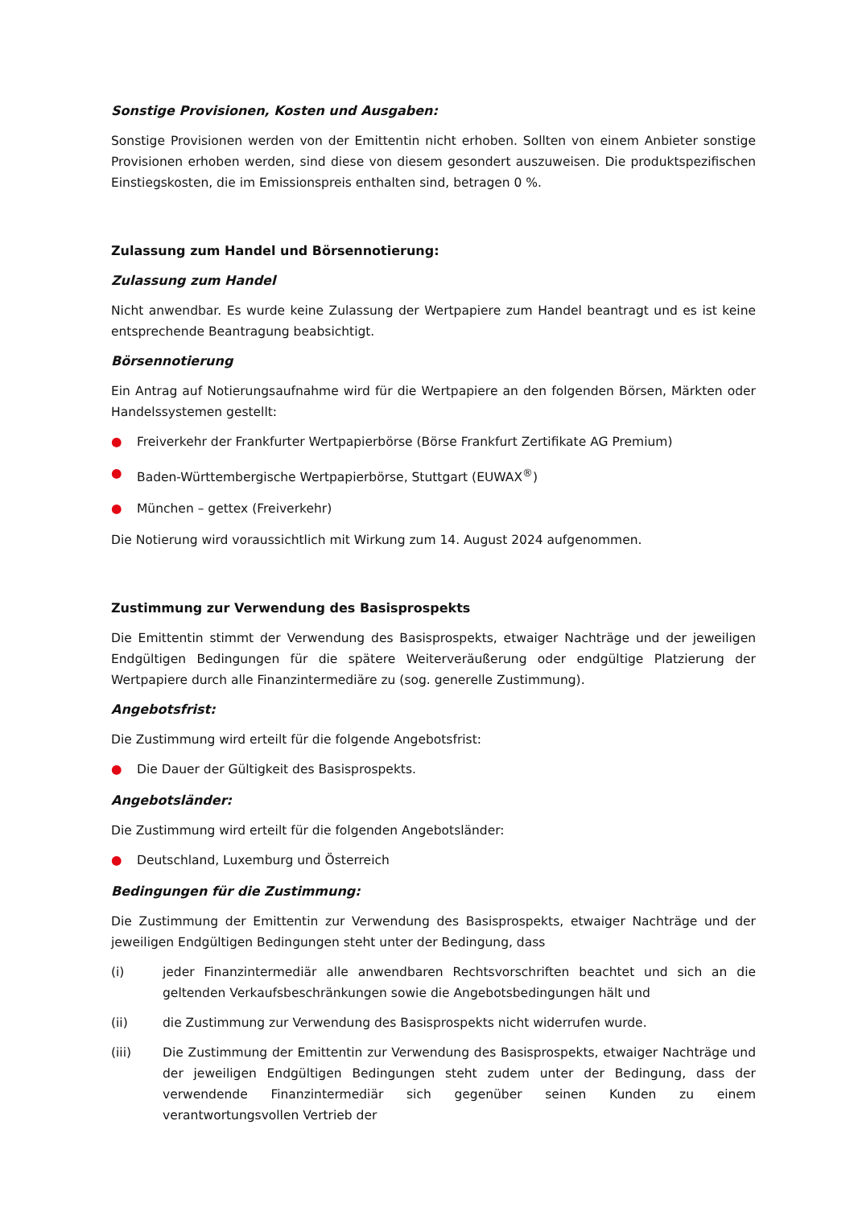Sonstige Provisionen, Kosten und Ausgaben:
Sonstige Provisionen werden von der Emittentin nicht erhoben. Sollten von einem Anbieter sonstige Provisionen erhoben werden, sind diese von diesem gesondert auszuweisen. Die produktspezifischen Einstiegskosten, die im Emissionspreis enthalten sind, betragen 0 %.
Zulassung zum Handel und Börsennotierung:
Zulassung zum Handel
Nicht anwendbar. Es wurde keine Zulassung der Wertpapiere zum Handel beantragt und es ist keine entsprechende Beantragung beabsichtigt.
Börsennotierung
Ein Antrag auf Notierungsaufnahme wird für die Wertpapiere an den folgenden Börsen, Märkten oder Handelssystemen gestellt:
● Freiverkehr der Frankfurter Wertpapierbörse (Börse Frankfurt Zertifikate AG Premium)
● Baden-Württembergische Wertpapierbörse, Stuttgart (EUWAX<sup>®</sup>)
● München – gettex (Freiverkehr)
Die Notierung wird voraussichtlich mit Wirkung zum 14. August 2024 aufgenommen.
Zustimmung zur Verwendung des Basisprospekts
Die Emittentin stimmt der Verwendung des Basisprospekts, etwaiger Nachträge und der jeweiligen Endgültigen Bedingungen für die spätere Weiterveräußerung oder endgültige Platzierung der Wertpapiere durch alle Finanzintermediäre zu (sog. generelle Zustimmung).
Angebotsfrist:
Die Zustimmung wird erteilt für die folgende Angebotsfrist:
● Die Dauer der Gültigkeit des Basisprospekts.
Angebotsländer:
Die Zustimmung wird erteilt für die folgenden Angebotsländer:
● Deutschland, Luxemburg und Österreich
Bedingungen für die Zustimmung:
Die Zustimmung der Emittentin zur Verwendung des Basisprospekts, etwaiger Nachträge und der jeweiligen Endgültigen Bedingungen steht unter der Bedingung, dass
(i) jeder Finanzintermediär alle anwendbaren Rechtsvorschriften beachtet und sich an die geltenden Verkaufsbeschränkungen sowie die Angebotsbedingungen hält und
(ii) die Zustimmung zur Verwendung des Basisprospekts nicht widerrufen wurde.
(iii) Die Zustimmung der Emittentin zur Verwendung des Basisprospekts, etwaiger Nachträge und der jeweiligen Endgültigen Bedingungen steht zudem unter der Bedingung, dass der verwendende Finanzintermediär sich gegenüber seinen Kunden zu einem verantwortungsvollen Vertrieb der